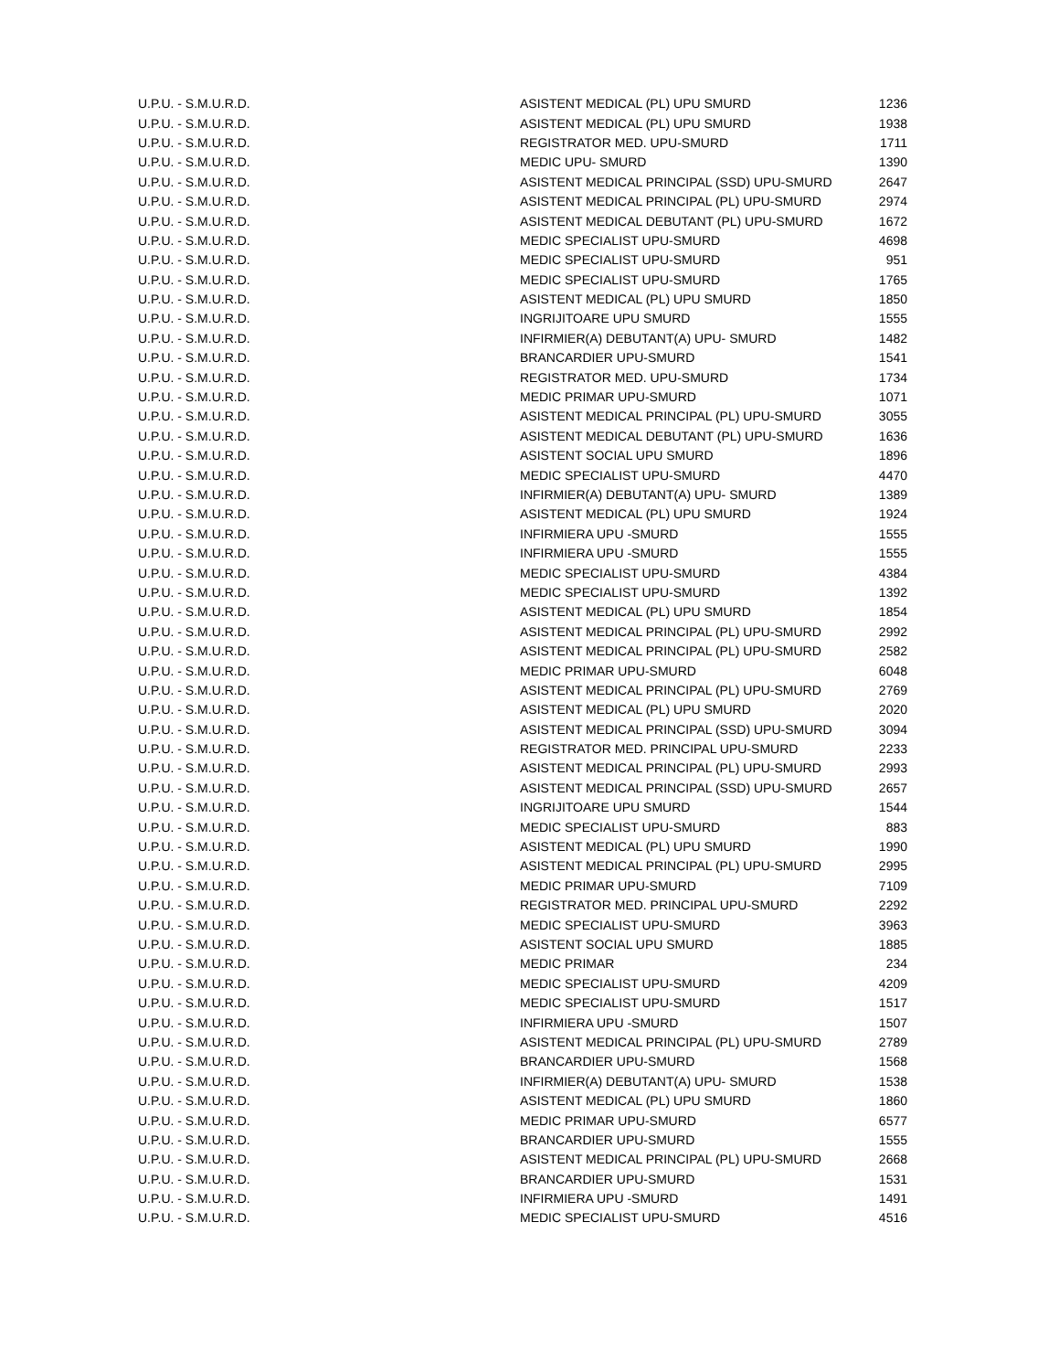| U.P.U. - S.M.U.R.D. | ASISTENT MEDICAL (PL) UPU SMURD | 1236 |
| U.P.U. - S.M.U.R.D. | ASISTENT MEDICAL (PL) UPU SMURD | 1938 |
| U.P.U. - S.M.U.R.D. | REGISTRATOR MED. UPU-SMURD | 1711 |
| U.P.U. - S.M.U.R.D. | MEDIC UPU- SMURD | 1390 |
| U.P.U. - S.M.U.R.D. | ASISTENT MEDICAL PRINCIPAL (SSD) UPU-SMURD | 2647 |
| U.P.U. - S.M.U.R.D. | ASISTENT MEDICAL PRINCIPAL (PL) UPU-SMURD | 2974 |
| U.P.U. - S.M.U.R.D. | ASISTENT MEDICAL DEBUTANT (PL) UPU-SMURD | 1672 |
| U.P.U. - S.M.U.R.D. | MEDIC SPECIALIST UPU-SMURD | 4698 |
| U.P.U. - S.M.U.R.D. | MEDIC SPECIALIST UPU-SMURD | 951 |
| U.P.U. - S.M.U.R.D. | MEDIC SPECIALIST UPU-SMURD | 1765 |
| U.P.U. - S.M.U.R.D. | ASISTENT MEDICAL (PL) UPU SMURD | 1850 |
| U.P.U. - S.M.U.R.D. | INGRIJITOARE UPU SMURD | 1555 |
| U.P.U. - S.M.U.R.D. | INFIRMIER(A) DEBUTANT(A) UPU- SMURD | 1482 |
| U.P.U. - S.M.U.R.D. | BRANCARDIER UPU-SMURD | 1541 |
| U.P.U. - S.M.U.R.D. | REGISTRATOR MED. UPU-SMURD | 1734 |
| U.P.U. - S.M.U.R.D. | MEDIC PRIMAR UPU-SMURD | 1071 |
| U.P.U. - S.M.U.R.D. | ASISTENT MEDICAL PRINCIPAL (PL) UPU-SMURD | 3055 |
| U.P.U. - S.M.U.R.D. | ASISTENT MEDICAL DEBUTANT (PL) UPU-SMURD | 1636 |
| U.P.U. - S.M.U.R.D. | ASISTENT SOCIAL UPU SMURD | 1896 |
| U.P.U. - S.M.U.R.D. | MEDIC SPECIALIST UPU-SMURD | 4470 |
| U.P.U. - S.M.U.R.D. | INFIRMIER(A) DEBUTANT(A) UPU- SMURD | 1389 |
| U.P.U. - S.M.U.R.D. | ASISTENT MEDICAL (PL) UPU SMURD | 1924 |
| U.P.U. - S.M.U.R.D. | INFIRMIERA UPU -SMURD | 1555 |
| U.P.U. - S.M.U.R.D. | INFIRMIERA UPU -SMURD | 1555 |
| U.P.U. - S.M.U.R.D. | MEDIC SPECIALIST UPU-SMURD | 4384 |
| U.P.U. - S.M.U.R.D. | MEDIC SPECIALIST UPU-SMURD | 1392 |
| U.P.U. - S.M.U.R.D. | ASISTENT MEDICAL (PL) UPU SMURD | 1854 |
| U.P.U. - S.M.U.R.D. | ASISTENT MEDICAL PRINCIPAL (PL) UPU-SMURD | 2992 |
| U.P.U. - S.M.U.R.D. | ASISTENT MEDICAL PRINCIPAL (PL) UPU-SMURD | 2582 |
| U.P.U. - S.M.U.R.D. | MEDIC PRIMAR UPU-SMURD | 6048 |
| U.P.U. - S.M.U.R.D. | ASISTENT MEDICAL PRINCIPAL (PL) UPU-SMURD | 2769 |
| U.P.U. - S.M.U.R.D. | ASISTENT MEDICAL (PL) UPU SMURD | 2020 |
| U.P.U. - S.M.U.R.D. | ASISTENT MEDICAL PRINCIPAL (SSD) UPU-SMURD | 3094 |
| U.P.U. - S.M.U.R.D. | REGISTRATOR MED. PRINCIPAL UPU-SMURD | 2233 |
| U.P.U. - S.M.U.R.D. | ASISTENT MEDICAL PRINCIPAL (PL) UPU-SMURD | 2993 |
| U.P.U. - S.M.U.R.D. | ASISTENT MEDICAL PRINCIPAL (SSD) UPU-SMURD | 2657 |
| U.P.U. - S.M.U.R.D. | INGRIJITOARE UPU SMURD | 1544 |
| U.P.U. - S.M.U.R.D. | MEDIC SPECIALIST UPU-SMURD | 883 |
| U.P.U. - S.M.U.R.D. | ASISTENT MEDICAL (PL) UPU SMURD | 1990 |
| U.P.U. - S.M.U.R.D. | ASISTENT MEDICAL PRINCIPAL (PL) UPU-SMURD | 2995 |
| U.P.U. - S.M.U.R.D. | MEDIC PRIMAR UPU-SMURD | 7109 |
| U.P.U. - S.M.U.R.D. | REGISTRATOR MED. PRINCIPAL UPU-SMURD | 2292 |
| U.P.U. - S.M.U.R.D. | MEDIC SPECIALIST UPU-SMURD | 3963 |
| U.P.U. - S.M.U.R.D. | ASISTENT SOCIAL UPU SMURD | 1885 |
| U.P.U. - S.M.U.R.D. | MEDIC PRIMAR | 234 |
| U.P.U. - S.M.U.R.D. | MEDIC SPECIALIST UPU-SMURD | 4209 |
| U.P.U. - S.M.U.R.D. | MEDIC SPECIALIST UPU-SMURD | 1517 |
| U.P.U. - S.M.U.R.D. | INFIRMIERA UPU -SMURD | 1507 |
| U.P.U. - S.M.U.R.D. | ASISTENT MEDICAL PRINCIPAL (PL) UPU-SMURD | 2789 |
| U.P.U. - S.M.U.R.D. | BRANCARDIER UPU-SMURD | 1568 |
| U.P.U. - S.M.U.R.D. | INFIRMIER(A) DEBUTANT(A) UPU- SMURD | 1538 |
| U.P.U. - S.M.U.R.D. | ASISTENT MEDICAL (PL) UPU SMURD | 1860 |
| U.P.U. - S.M.U.R.D. | MEDIC PRIMAR UPU-SMURD | 6577 |
| U.P.U. - S.M.U.R.D. | BRANCARDIER UPU-SMURD | 1555 |
| U.P.U. - S.M.U.R.D. | ASISTENT MEDICAL PRINCIPAL (PL) UPU-SMURD | 2668 |
| U.P.U. - S.M.U.R.D. | BRANCARDIER UPU-SMURD | 1531 |
| U.P.U. - S.M.U.R.D. | INFIRMIERA UPU -SMURD | 1491 |
| U.P.U. - S.M.U.R.D. | MEDIC SPECIALIST UPU-SMURD | 4516 |